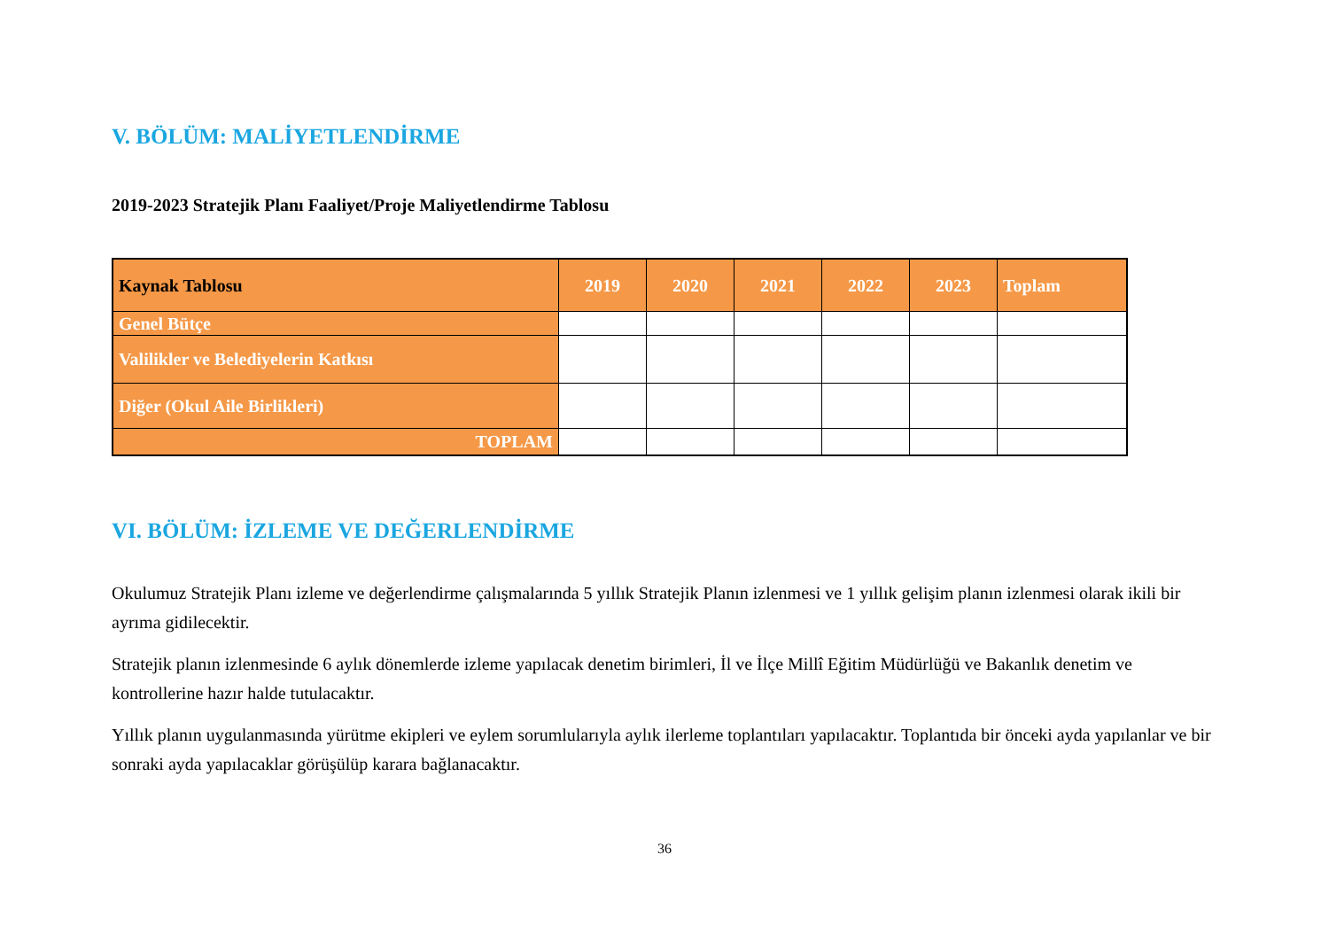V. BÖLÜM: MALİYETLENDİRME
2019-2023 Stratejik Planı Faaliyet/Proje Maliyetlendirme Tablosu
| Kaynak Tablosu | 2019 | 2020 | 2021 | 2022 | 2023 | Toplam |
| --- | --- | --- | --- | --- | --- | --- |
| Genel Bütçe | | | | | | |
| Valilikler ve Belediyelerin Katkısı | | | | | | |
| Diğer (Okul Aile Birlikleri) | | | | | | |
| TOPLAM | | | | | | |
VI. BÖLÜM: İZLEME VE DEĞERLENDİRME
Okulumuz Stratejik Planı izleme ve değerlendirme çalışmalarında 5 yıllık Stratejik Planın izlenmesi ve 1 yıllık gelişim planın izlenmesi olarak ikili bir ayrıma gidilecektir.
Stratejik planın izlenmesinde 6 aylık dönemlerde izleme yapılacak denetim birimleri, İl ve İlçe Millî Eğitim Müdürlüğü ve Bakanlık denetim ve kontrollerine hazır halde tutulacaktır.
Yıllık planın uygulanmasında yürütme ekipleri ve eylem sorumlularıyla aylık ilerleme toplantıları yapılacaktır. Toplantıda bir önceki ayda yapılanlar ve bir sonraki ayda yapılacaklar görüşülüp karara bağlanacaktır.
36